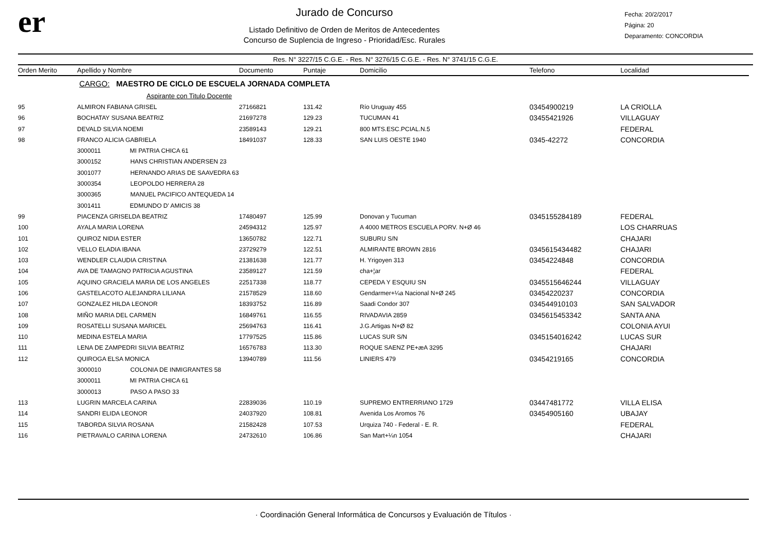er
Jurado de Concurso
Listado Definitivo de Orden de Meritos de Antecedentes
Concurso de Suplencia de Ingreso - Prioridad/Esc. Rurales
Fecha: 20/2/2017
Página: 20
Deparamento: CONCORDIA
Res. N° 3227/15 C.G.E. - Res. N° 3276/15 C.G.E. - Res. N° 3741/15 C.G.E.
| Orden Merito | Apellido y Nombre | Documento | Puntaje | Domicilio | Telefono | Localidad |
| --- | --- | --- | --- | --- | --- | --- |
| | CARGO: MAESTRO DE CICLO DE ESCUELA JORNADA COMPLETA | | | | | |
| | Aspirante con Titulo Docente | | | | | |
| 95 | ALMIRON FABIANA GRISEL | 27166821 | 131.42 | Río Uruguay 455 | 03454900219 | LA CRIOLLA |
| 96 | BOCHATAY SUSANA BEATRIZ | 21697278 | 129.23 | TUCUMAN 41 | 03455421926 | VILLAGUAY |
| 97 | DEVALD SILVIA NOEMI | 23589143 | 129.21 | 800 MTS.ESC.PCIAL.N.5 | | FEDERAL |
| 98 | FRANCO ALICIA GABRIELA | 18491037 | 128.33 | SAN LUIS OESTE 1940 | 0345-42272 | CONCORDIA |
| | 3000011 MI PATRIA CHICA 61 | | | | | |
| | 3000152 HANS CHRISTIAN ANDERSEN 23 | | | | | |
| | 3001077 HERNANDO ARIAS DE SAAVEDRA 63 | | | | | |
| | 3000354 LEOPOLDO HERRERA 28 | | | | | |
| | 3000365 MANUEL PACIFICO ANTEQUEDA 14 | | | | | |
| | 3001411 EDMUNDO D' AMICIS 38 | | | | | |
| 99 | PIACENZA GRISELDA BEATRIZ | 17480497 | 125.99 | Donovan y Tucuman | 0345155284189 | FEDERAL |
| 100 | AYALA MARIA LORENA | 24594312 | 125.97 | A 4000 METROS ESCUELA PORV. N+Ø 46 | | LOS CHARRUAS |
| 101 | QUIROZ NIDIA ESTER | 13650782 | 122.71 | SUBURU S/N | | CHAJARI |
| 102 | VELLO ELADIA IBANA | 23729279 | 122.51 | ALMIRANTE BROWN 2816 | 0345615434482 | CHAJARI |
| 103 | WENDLER CLAUDIA CRISTINA | 21381638 | 121.77 | H. Yrigoyen 313 | 03454224848 | CONCORDIA |
| 104 | AVA DE TAMAGNO PATRICIA AGUSTINA | 23589127 | 121.59 | cha+¦ar | | FEDERAL |
| 105 | AQUINO GRACIELA MARIA DE LOS ANGELES | 22517338 | 118.77 | CEPEDA Y ESQUIU SN | 0345515646244 | VILLAGUAY |
| 106 | GASTELACOTO ALEJANDRA LILIANA | 21578529 | 118.60 | Gendarmer+¼a Nacional N+Ø 245 | 03454220237 | CONCORDIA |
| 107 | GONZALEZ HILDA LEONOR | 18393752 | 116.89 | Saadi Condor 307 | 034544910103 | SAN SALVADOR |
| 108 | MIÑO MARIA DEL CARMEN | 16849761 | 116.55 | RIVADAVIA 2859 | 0345615453342 | SANTA ANA |
| 109 | ROSATELLI SUSANA MARICEL | 25694763 | 116.41 | J.G.Artigas N+Ø 82 | | COLONIA AYUI |
| 110 | MEDINA ESTELA MARIA | 17797525 | 115.86 | LUCAS SUR S/N | 0345154016242 | LUCAS SUR |
| 111 | LENA DE ZAMPEDRI SILVIA BEATRIZ | 16576783 | 113.30 | ROQUE SAENZ PE+æA 3295 | | CHAJARI |
| 112 | QUIROGA ELSA MONICA | 13940789 | 111.56 | LINIERS 479 | 03454219165 | CONCORDIA |
| | 3000010 COLONIA DE INMIGRANTES 58 | | | | | |
| | 3000011 MI PATRIA CHICA 61 | | | | | |
| | 3000013 PASO A PASO 33 | | | | | |
| 113 | LUGRIN MARCELA CARINA | 22839036 | 110.19 | SUPREMO ENTRERRIANO 1729 | 03447481772 | VILLA ELISA |
| 114 | SANDRI ELIDA LEONOR | 24037920 | 108.81 | Avenida Los Aromos 76 | 03454905160 | UBAJAY |
| 115 | TABORDA SILVIA ROSANA | 21582428 | 107.53 | Urquiza 740 - Federal - E. R. | | FEDERAL |
| 116 | PIETRAVALO CARINA LORENA | 24732610 | 106.86 | San Mart+¼n 1054 | | CHAJARI |
· Coordinación General Informática de Concursos y Evaluación de Títulos ·